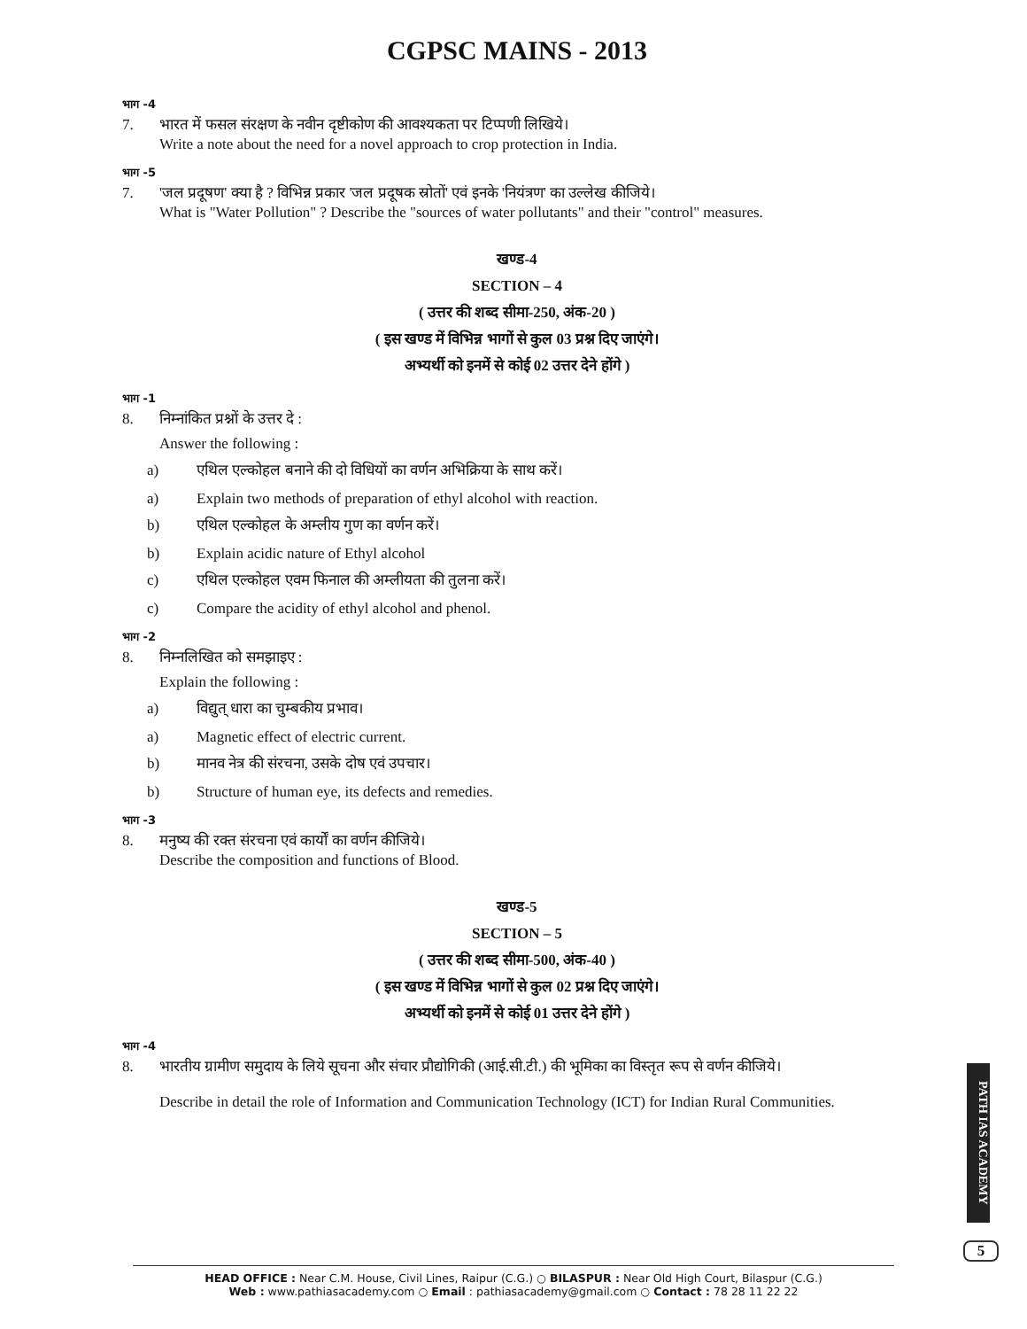CGPSC MAINS - 2013
भाग -4
7. भारत में फसल संरक्षण के नवीन दृष्टीकोण की आवश्यकता पर टिप्पणी लिखिये।
Write a note about the need for a novel approach to crop protection in India.
भाग -5
7. 'जल प्रदूषण' क्या है ? विभिन्न प्रकार 'जल प्रदूषक स्रोतों' एवं इनके 'नियंत्रण' का उल्लेख कीजिये।
What is "Water Pollution" ? Describe the "sources of water pollutants" and their "control" measures.
खण्ड-4
SECTION – 4
( उत्तर की शब्द सीमा-250, अंक-20 )
( इस खण्ड में विभिन्न भागों से कुल 03 प्रश्न दिए जाएंगे।
अभ्यर्थी को इनमें से कोई 02 उत्तर देने होंगे )
भाग -1
8. निम्नांकित प्रश्नों के उत्तर दे :
Answer the following :
a) एथिल एल्कोहल बनाने की दो विधियों का वर्णन अभिक्रिया के साथ करें।
a) Explain two methods of preparation of ethyl alcohol with reaction.
b) एथिल एल्कोहल के अम्लीय गुण का वर्णन करें।
b) Explain acidic nature of Ethyl alcohol
c) एथिल एल्कोहल एवम फिनाल की अम्लीयता की तुलना करें।
c) Compare the acidity of ethyl alcohol and phenol.
भाग -2
8. निम्नलिखित को समझाइए :
Explain the following :
a) विद्युत् धारा का चुम्बकीय प्रभाव।
a) Magnetic effect of electric current.
b) मानव नेत्र की संरचना, उसके दोष एवं उपचार।
b) Structure of human eye, its defects and remedies.
भाग -3
8. मनुष्य की रक्त संरचना एवं कार्यों का वर्णन कीजिये।
Describe the composition and functions of Blood.
खण्ड-5
SECTION – 5
( उत्तर की शब्द सीमा-500, अंक-40 )
( इस खण्ड में विभिन्न भागों से कुल 02 प्रश्न दिए जाएंगे।
अभ्यर्थी को इनमें से कोई 01 उत्तर देने होंगे )
भाग -4
8. भारतीय ग्रामीण समुदाय के लिये सूचना और संचार प्रौद्योगिकी (आई.सी.टी.) की भूमिका का विस्तृत रूप से वर्णन कीजिये।
Describe in detail the role of Information and Communication Technology (ICT) for Indian Rural Communities.
PATH IAS ACADEMY
5
HEAD OFFICE : Near C.M. House, Civil Lines, Raipur (C.G.) ○ BILASPUR : Near Old High Court, Bilaspur (C.G.)
Web : www.pathiasacademy.com ○ Email : pathiasacademy@gmail.com ○ Contact : 78 28 11 22 22